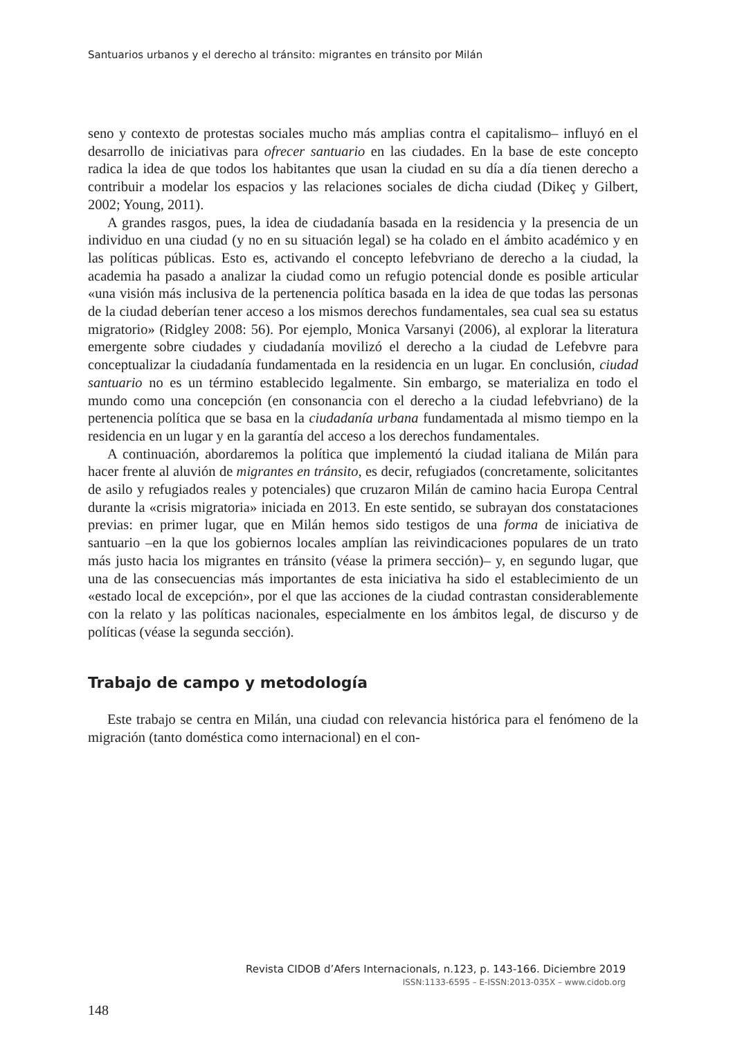Santuarios urbanos y el derecho al tránsito: migrantes en tránsito por Milán
seno y contexto de protestas sociales mucho más amplias contra el capitalismo– influyó en el desarrollo de iniciativas para ofrecer santuario en las ciudades. En la base de este concepto radica la idea de que todos los habitantes que usan la ciudad en su día a día tienen derecho a contribuir a modelar los espacios y las relaciones sociales de dicha ciudad (Dikeç y Gilbert, 2002; Young, 2011).
A grandes rasgos, pues, la idea de ciudadanía basada en la residencia y la presencia de un individuo en una ciudad (y no en su situación legal) se ha colado en el ámbito académico y en las políticas públicas. Esto es, activando el concepto lefebvriano de derecho a la ciudad, la academia ha pasado a analizar la ciudad como un refugio potencial donde es posible articular «una visión más inclusiva de la pertenencia política basada en la idea de que todas las personas de la ciudad deberían tener acceso a los mismos derechos fundamentales, sea cual sea su estatus migratorio» (Ridgley 2008: 56). Por ejemplo, Monica Varsanyi (2006), al explorar la literatura emergente sobre ciudades y ciudadanía movilizó el derecho a la ciudad de Lefebvre para conceptualizar la ciudadanía fundamentada en la residencia en un lugar. En conclusión, ciudad santuario no es un término establecido legalmente. Sin embargo, se materializa en todo el mundo como una concepción (en consonancia con el derecho a la ciudad lefebvriano) de la pertenencia política que se basa en la ciudadanía urbana fundamentada al mismo tiempo en la residencia en un lugar y en la garantía del acceso a los derechos fundamentales.
A continuación, abordaremos la política que implementó la ciudad italiana de Milán para hacer frente al aluvión de migrantes en tránsito, es decir, refugiados (concretamente, solicitantes de asilo y refugiados reales y potenciales) que cruzaron Milán de camino hacia Europa Central durante la «crisis migratoria» iniciada en 2013. En este sentido, se subrayan dos constataciones previas: en primer lugar, que en Milán hemos sido testigos de una forma de iniciativa de santuario –en la que los gobiernos locales amplían las reivindicaciones populares de un trato más justo hacia los migrantes en tránsito (véase la primera sección)– y, en segundo lugar, que una de las consecuencias más importantes de esta iniciativa ha sido el establecimiento de un «estado local de excepción», por el que las acciones de la ciudad contrastan considerablemente con la relato y las políticas nacionales, especialmente en los ámbitos legal, de discurso y de políticas (véase la segunda sección).
Trabajo de campo y metodología
Este trabajo se centra en Milán, una ciudad con relevancia histórica para el fenómeno de la migración (tanto doméstica como internacional) en el con-
Revista CIDOB d’Afers Internacionals, n.123, p. 143-166. Diciembre 2019
ISSN:1133-6595 – E-ISSN:2013-035X – www.cidob.org
148